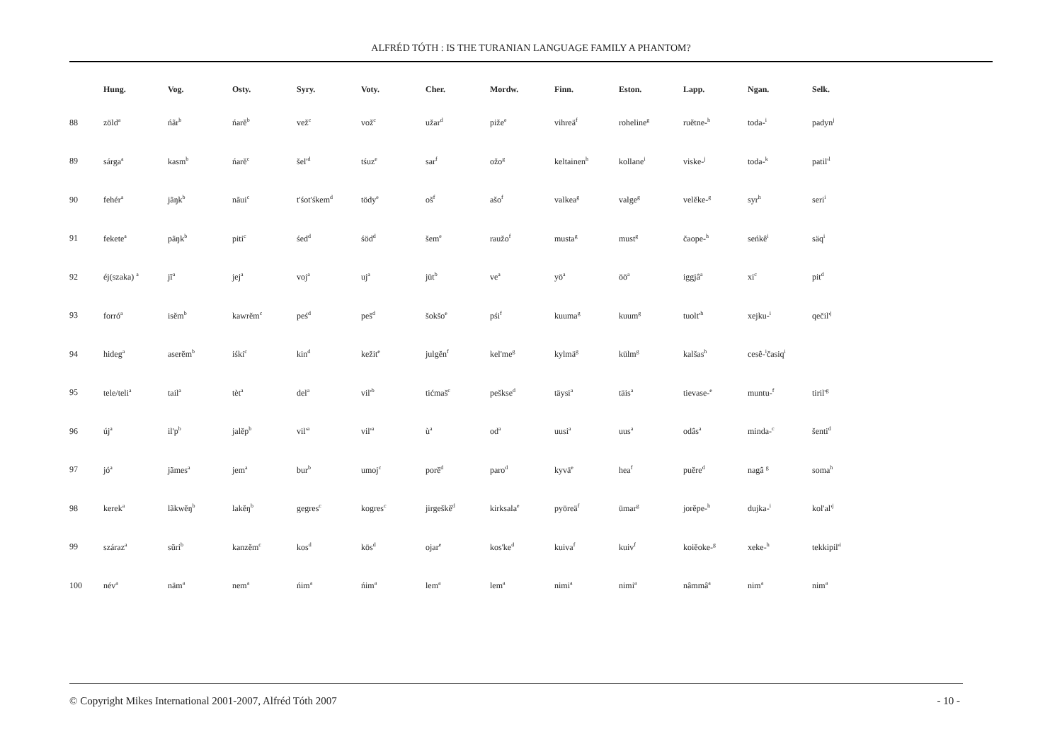ALFRÉD TÓTH : IS THE TURANIAN LANGUAGE FAMILY A PHANTOM?
| | Hung. | Vog. | Osty. | Syry. | Voty. | Cher. | Mordw. | Finn. | Eston. | Lapp. | Ngan. | Selk. |
| --- | --- | --- | --- | --- | --- | --- | --- | --- | --- | --- | --- | --- |
| 88 | zöld<sup>a</sup> | ńãr<sup>b</sup> | ńarĕ<sup>b</sup> | vež<sup>c</sup> | vož<sup>c</sup> | užar<sup>d</sup> | piže<sup>e</sup> | vihreä<sup>f</sup> | roheline<sup>g</sup> | ruĕtne-<sup>h</sup> | toda-<sup>i</sup> | padyn<sup>j</sup> |
| 89 | sárga<sup>a</sup> | kasm<sup>b</sup> | ńarĕ<sup>c</sup> | šel'<sup>d</sup> | tśuz<sup>e</sup> | sar<sup>f</sup> | ožo<sup>g</sup> | keltainen<sup>h</sup> | kollane<sup>i</sup> | viske-<sup>j</sup> | toda-<sup>k</sup> | patil'<sup>l</sup> |
| 90 | fehér<sup>a</sup> | jãŋk<sup>b</sup> | nãui<sup>c</sup> | t'śot'śkem<sup>d</sup> | tödy<sup>e</sup> | oš<sup>f</sup> | ašo<sup>f</sup> | valkea<sup>g</sup> | valge<sup>g</sup> | velĕke-<sup>g</sup> | syr<sup>h</sup> | seri<sup>i</sup> |
| 91 | fekete<sup>a</sup> | pãŋk<sup>b</sup> | piti<sup>c</sup> | śed<sup>d</sup> | śöd<sup>d</sup> | šem<sup>e</sup> | raužo<sup>f</sup> | musta<sup>g</sup> | must<sup>g</sup> | čaope-<sup>h</sup> | seńkê<sup>i</sup> | säq<sup>i</sup> |
| 92 | éj(szaka) <sup>a</sup> | jĩ<sup>a</sup> | jej<sup>a</sup> | voj<sup>a</sup> | uj<sup>a</sup> | jüt<sup>b</sup> | ve<sup>a</sup> | yö<sup>a</sup> | öö<sup>a</sup> | iggjâ<sup>a</sup> | xi<sup>c</sup> | pit<sup>d</sup> |
| 93 | forró<sup>a</sup> | isĕm<sup>b</sup> | kawrĕm<sup>c</sup> | peś<sup>d</sup> | peš<sup>d</sup> | šokšo<sup>e</sup> | pśi<sup>f</sup> | kuuma<sup>g</sup> | kuum<sup>g</sup> | tuolt'<sup>h</sup> | xejku-<sup>i</sup> | qečil'<sup>j</sup> |
| 94 | hideg<sup>a</sup> | aserĕm<sup>b</sup> | iśki<sup>c</sup> | kin<sup>d</sup> | kežit<sup>e</sup> | julgĕn<sup>f</sup> | kel'me<sup>g</sup> | kylmä<sup>g</sup> | külm<sup>g</sup> | kalšas<sup>h</sup> | cesê-<sup>i</sup>časiq<sup>i</sup> | |
| 95 | tele/teli<sup>a</sup> | tail<sup>a</sup> | tèt<sup>a</sup> | del<sup>a</sup> | vil'<sup>b</sup> | tićmaš<sup>c</sup> | pešksе<sup>d</sup> | täysi<sup>a</sup> | täis<sup>a</sup> | tievase-<sup>e</sup> | muntu-<sup>f</sup> | tiril'<sup>g</sup> |
| 96 | új<sup>a</sup> | il'p<sup>b</sup> | jalĕp<sup>b</sup> | vil'<sup>a</sup> | vil'<sup>a</sup> | ù<sup>a</sup> | od<sup>a</sup> | uusi<sup>a</sup> | uus<sup>a</sup> | odâs<sup>a</sup> | minda-<sup>c</sup> | šenti<sup>d</sup> |
| 97 | jó<sup>a</sup> | jãmes<sup>a</sup> | jem<sup>a</sup> | bur<sup>b</sup> | umoj<sup>c</sup> | porĕ<sup>d</sup> | paro<sup>d</sup> | kyvä<sup>e</sup> | hea<sup>f</sup> | puĕre<sup>d</sup> | nagâ <sup>g</sup> | soma<sup>h</sup> |
| 98 | kerek<sup>a</sup> | lãkwĕŋ<sup>b</sup> | lakĕŋ<sup>b</sup> | gegres<sup>c</sup> | kogres<sup>c</sup> | jirgeškĕ<sup>d</sup> | kirksala<sup>e</sup> | pyöreä<sup>f</sup> | ümar<sup>g</sup> | jorĕpe-<sup>h</sup> | dujka-<sup>i</sup> | kol'al'<sup>j</sup> |
| 99 | száraz<sup>a</sup> | sũri<sup>b</sup> | kanzĕm<sup>c</sup> | kos<sup>d</sup> | kös<sup>d</sup> | ojar<sup>e</sup> | kos'ke<sup>d</sup> | kuiva<sup>f</sup> | kuiv<sup>f</sup> | koiĕoke-<sup>g</sup> | xeke-<sup>h</sup> | tekkipil'<sup>i</sup> |
| 100 | név<sup>a</sup> | näm<sup>a</sup> | nem<sup>a</sup> | ńim<sup>a</sup> | ńim<sup>a</sup> | lem<sup>a</sup> | lem<sup>a</sup> | nimi<sup>a</sup> | nimi<sup>a</sup> | nâmmâ<sup>a</sup> | nim<sup>a</sup> | nim<sup>a</sup> |
© Copyright Mikes International 2001-2007, Alfréd Tóth 2007 - 10 -